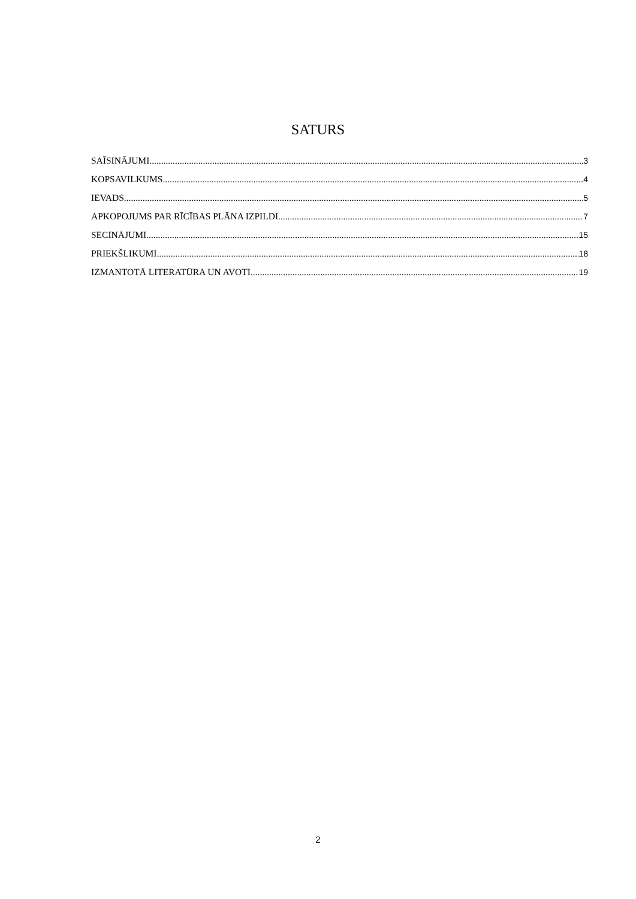SATURS
SAĪSINĀJUMI 3
KOPSAVILKUMS 4
IEVADS 5
APKOPOJUMS PAR RĪCĪBAS PLĀNA IZPILDI 7
SECINĀJUMI 15
PRIEKŠLIKUMI 18
IZMANTOTĀ LITERATŪRA UN AVOTI 19
2